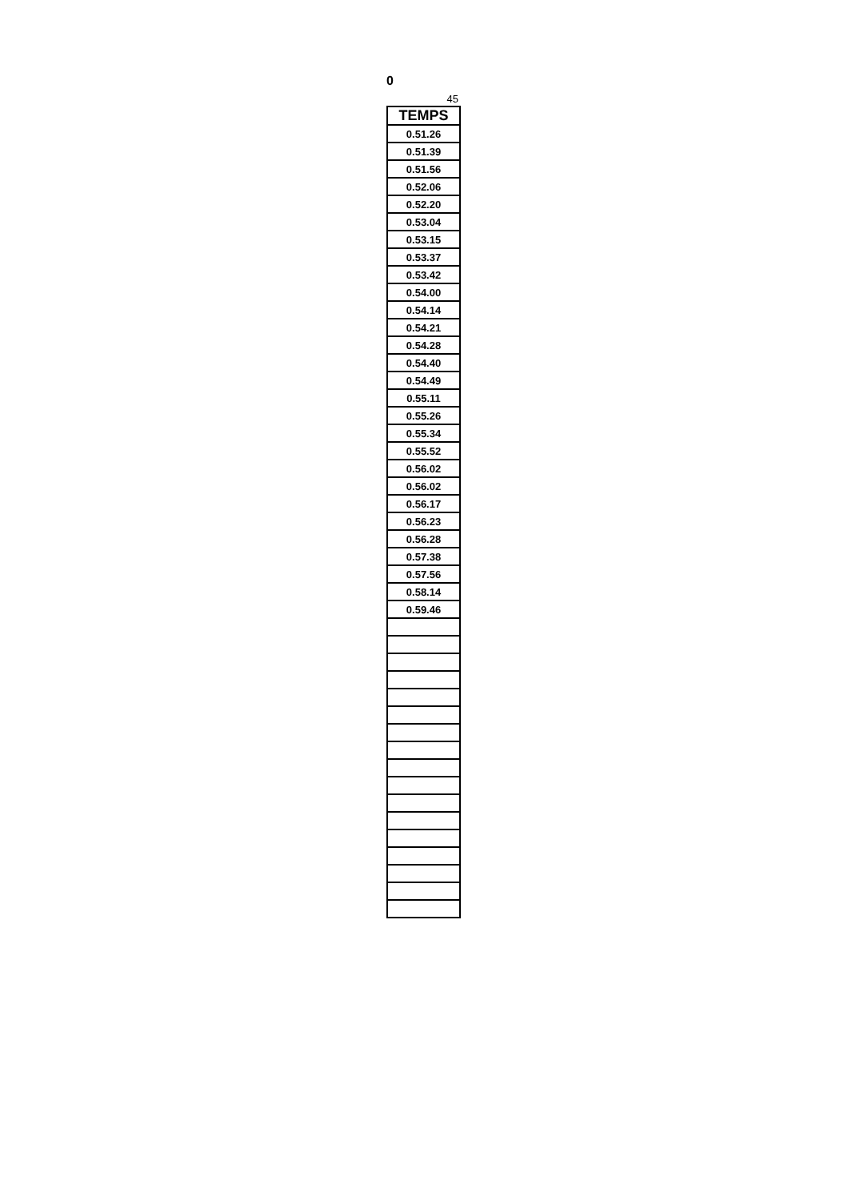0
45
| TEMPS |
| --- |
| 0.51.26 |
| 0.51.39 |
| 0.51.56 |
| 0.52.06 |
| 0.52.20 |
| 0.53.04 |
| 0.53.15 |
| 0.53.37 |
| 0.53.42 |
| 0.54.00 |
| 0.54.14 |
| 0.54.21 |
| 0.54.28 |
| 0.54.40 |
| 0.54.49 |
| 0.55.11 |
| 0.55.26 |
| 0.55.34 |
| 0.55.52 |
| 0.56.02 |
| 0.56.02 |
| 0.56.17 |
| 0.56.23 |
| 0.56.28 |
| 0.57.38 |
| 0.57.56 |
| 0.58.14 |
| 0.59.46 |